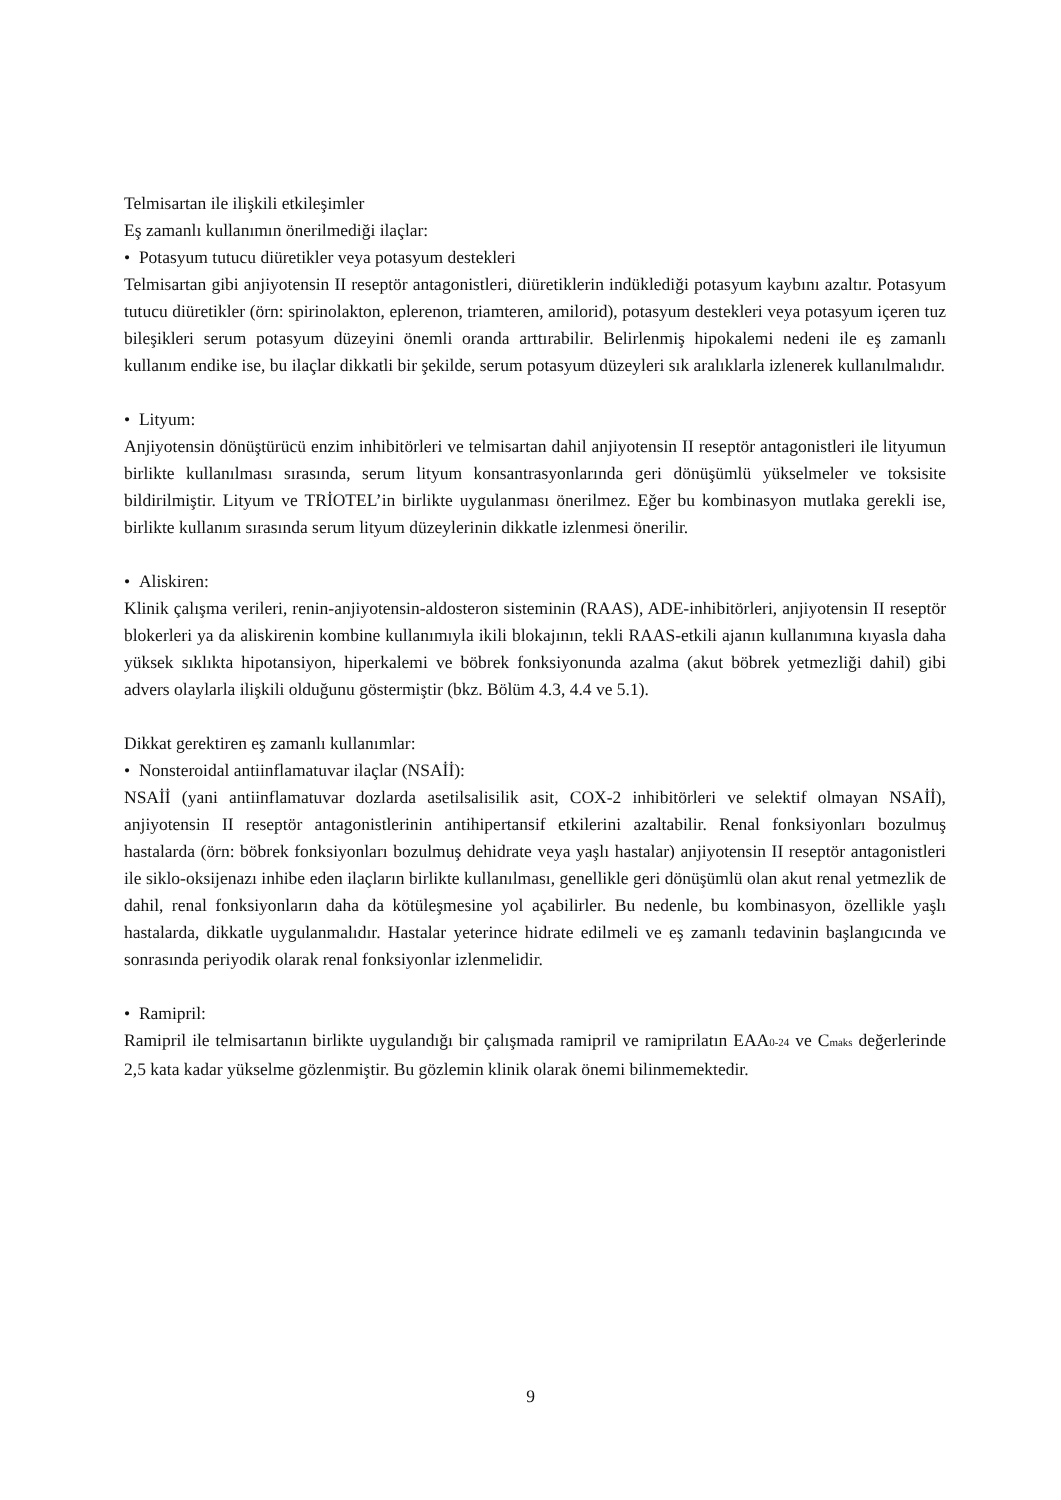Telmisartan ile ilişkili etkileşimler
Eş zamanlı kullanımın önerilmediği ilaçlar:
• Potasyum tutucu diüretikler veya potasyum destekleri
Telmisartan gibi anjiyotensin II reseptör antagonistleri, diüretiklerin indüklediği potasyum kaybını azaltır. Potasyum tutucu diüretikler (örn: spirinolakton, eplerenon, triamteren, amilorid), potasyum destekleri veya potasyum içeren tuz bileşikleri serum potasyum düzeyini önemli oranda arttırabilir. Belirlenmiş hipokalemi nedeni ile eş zamanlı kullanım endike ise, bu ilaçlar dikkatli bir şekilde, serum potasyum düzeyleri sık aralıklarla izlenerek kullanılmalıdır.
• Lityum:
Anjiyotensin dönüştürücü enzim inhibitörleri ve telmisartan dahil anjiyotensin II reseptör antagonistleri ile lityumun birlikte kullanılması sırasında, serum lityum konsantrasyonlarında geri dönüşümlü yükselmeler ve toksisite bildirilmiştir. Lityum ve TRİOTEL’in birlikte uygulanması önerilmez. Eğer bu kombinasyon mutlaka gerekli ise, birlikte kullanım sırasında serum lityum düzeylerinin dikkatle izlenmesi önerilir.
• Aliskiren:
Klinik çalışma verileri, renin-anjiyotensin-aldosteron sisteminin (RAAS), ADE-inhibitörleri, anjiyotensin II reseptör blokerleri ya da aliskirenin kombine kullanımıyla ikili blokajının, tekli RAAS-etkili ajanın kullanımına kıyasla daha yüksek sıklıkta hipotansiyon, hiperkalemi ve böbrek fonksiyonunda azalma (akut böbrek yetmezliği dahil) gibi advers olaylarla ilişkili olduğunu göstermiştir (bkz. Bölüm 4.3, 4.4 ve 5.1).
Dikkat gerektiren eş zamanlı kullanımlar:
• Nonsteroidal antiinflamatuvar ilaçlar (NSAİİ):
NSAİİ (yani antiinflamatuvar dozlarda asetilsalisilik asit, COX-2 inhibitörleri ve selektif olmayan NSAİİ), anjiyotensin II reseptör antagonistlerinin antihipertansif etkilerini azaltabilir. Renal fonksiyonları bozulmuş hastalarda (örn: böbrek fonksiyonları bozulmuş dehidrate veya yaşlı hastalar) anjiyotensin II reseptör antagonistleri ile siklo-oksijenazı inhibe eden ilaçların birlikte kullanılması, genellikle geri dönüşümlü olan akut renal yetmezlik de dahil, renal fonksiyonların daha da kötüleşmesine yol açabilirler. Bu nedenle, bu kombinasyon, özellikle yaşlı hastalarda, dikkatle uygulanmalıdır. Hastalar yeterince hidrate edilmeli ve eş zamanlı tedavinin başlangıcında ve sonrasında periyodik olarak renal fonksiyonlar izlenmelidir.
• Ramipril:
Ramipril ile telmisartanın birlikte uygulandığı bir çalışmada ramipril ve ramiprilatın EAA<sub>0-24</sub> ve C<sub>maks</sub> değerlerinde 2,5 kata kadar yükselme gözlenmiştir. Bu gözlemin klinik olarak önemi bilinmemektedir.
9